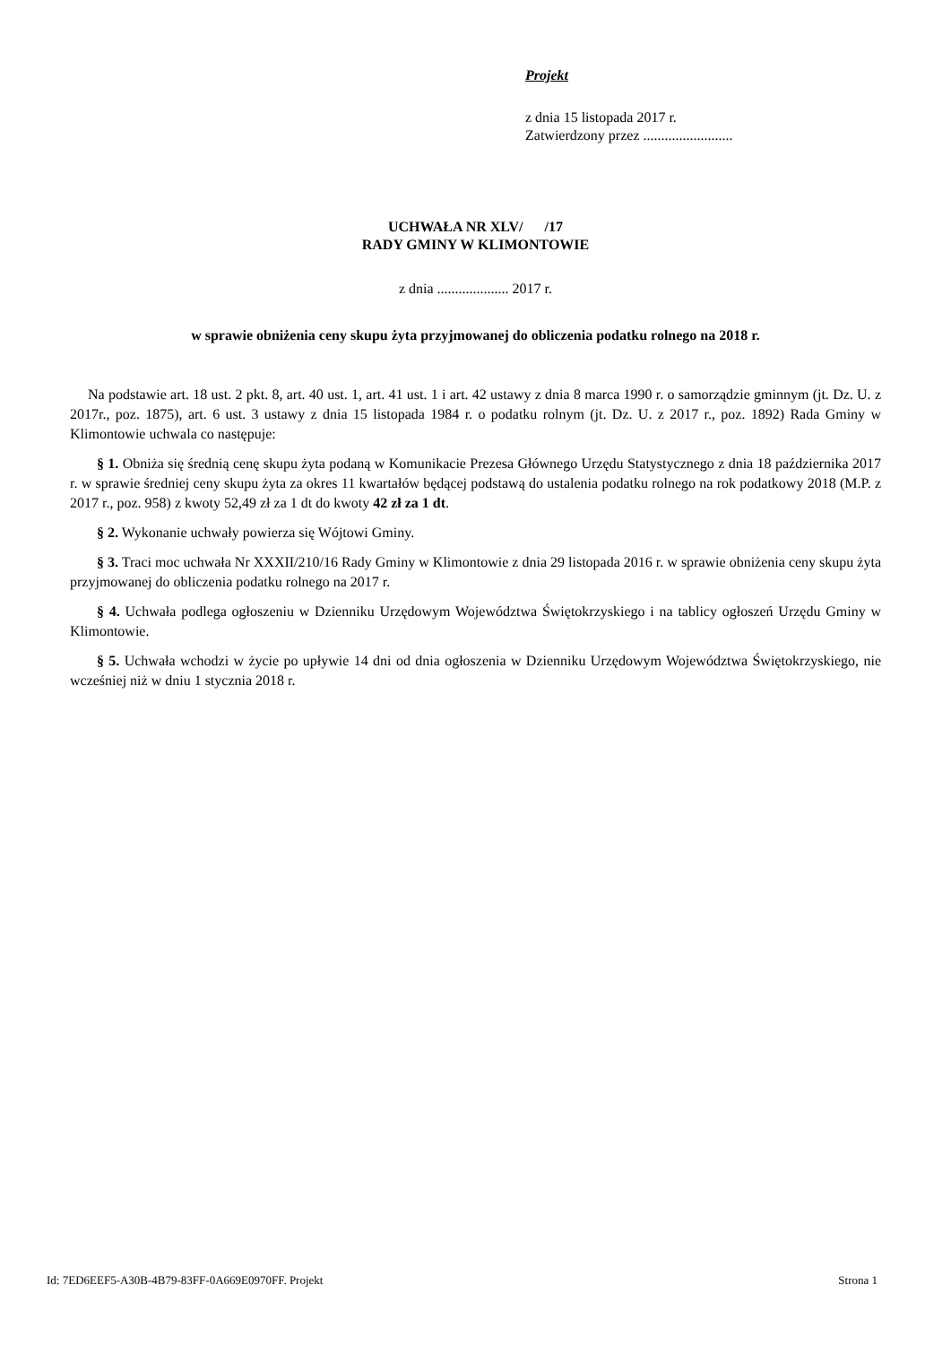Projekt
z dnia 15 listopada 2017 r.
Zatwierdzony przez .........................
UCHWAŁA NR XLV/ /17
RADY GMINY W KLIMONTOWIE
z dnia .................... 2017 r.
w sprawie obniżenia ceny skupu żyta przyjmowanej do obliczenia podatku rolnego na 2018 r.
Na podstawie art. 18 ust. 2 pkt. 8, art. 40 ust. 1, art. 41 ust. 1 i art. 42 ustawy z dnia 8 marca 1990 r. o samorządzie gminnym (jt. Dz. U. z 2017r., poz. 1875), art. 6 ust. 3 ustawy z dnia 15 listopada 1984 r. o podatku rolnym (jt. Dz. U. z 2017 r., poz. 1892) Rada Gminy w Klimontowie uchwala co następuje:
§ 1. Obniża się średnią cenę skupu żyta podaną w Komunikacie Prezesa Głównego Urzędu Statystycznego z dnia 18 października 2017 r. w sprawie średniej ceny skupu żyta za okres 11 kwartałów będącej podstawą do ustalenia podatku rolnego na rok podatkowy 2018 (M.P. z 2017 r., poz. 958) z kwoty 52,49 zł za 1 dt do kwoty 42 zł za 1 dt.
§ 2. Wykonanie uchwały powierza się Wójtowi Gminy.
§ 3. Traci moc uchwała Nr XXXII/210/16 Rady Gminy w Klimontowie z dnia 29 listopada 2016 r. w sprawie obniżenia ceny skupu żyta przyjmowanej do obliczenia podatku rolnego na 2017 r.
§ 4. Uchwała podlega ogłoszeniu w Dzienniku Urzędowym Województwa Świętokrzyskiego i na tablicy ogłoszeń Urzędu Gminy w Klimontowie.
§ 5. Uchwała wchodzi w życie po upływie 14 dni od dnia ogłoszenia w Dzienniku Urzędowym Województwa Świętokrzyskiego, nie wcześniej niż w dniu 1 stycznia 2018 r.
Id: 7ED6EEF5-A30B-4B79-83FF-0A669E0970FF. Projekt Strona 1